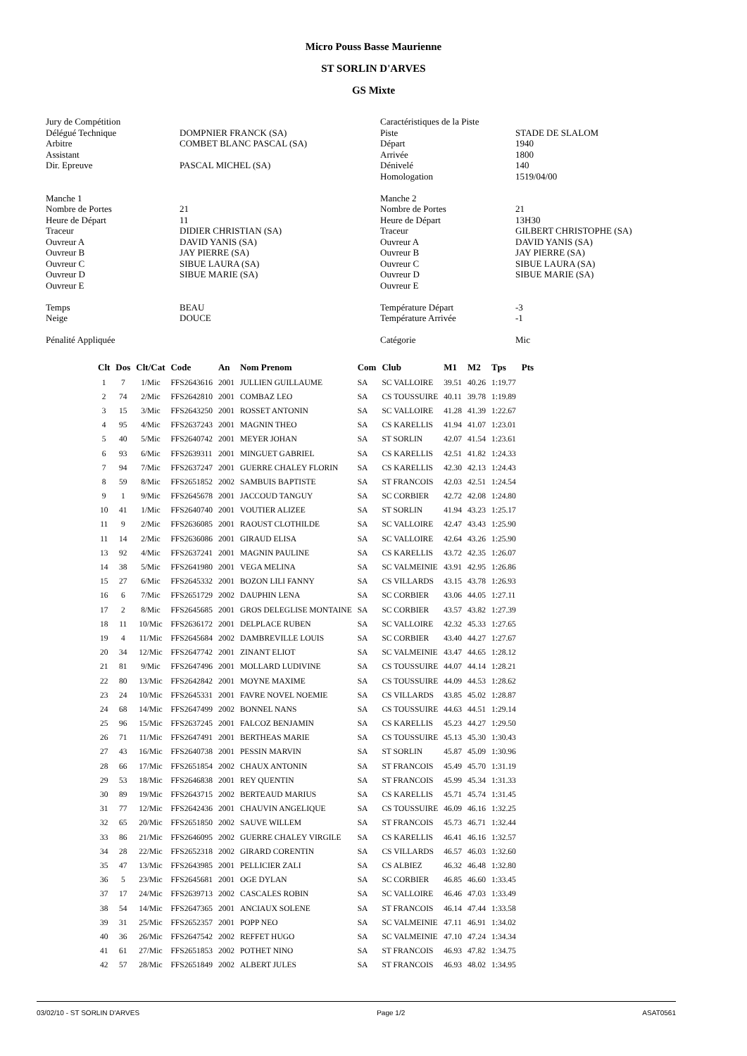Micro Pouss Basse Maurienne
ST SORLIN D'ARVES
GS Mixte
Jury de Compétition Délégué Technique Arbitre Assistant Dir. Epreuve Manche 1 Nombre de Portes Heure de Départ Traceur Ouvreur A Ouvreur B Ouvreur C Ouvreur D Ouvreur E Temps Neige Pénalité Appliquée
DOMPNIER FRANCK (SA) COMBET BLANC PASCAL (SA) PASCAL MICHEL (SA) 21 11 DIDIER CHRISTIAN (SA) DAVID YANIS (SA) JAY PIERRE (SA) SIBUE LAURA (SA) SIBUE MARIE (SA) BEAU DOUCE
Caractéristiques de la Piste Piste Départ Arrivée Dénivelé Homologation Manche 2 Nombre de Portes Heure de Départ Traceur Ouvreur A Ouvreur B Ouvreur C Ouvreur D Ouvreur E Température Départ Température Arrivée Catégorie
STADE DE SLALOM 1940 1800 140 1519/04/00 21 13H30 GILBERT CHRISTOPHE (SA) DAVID YANIS (SA) JAY PIERRE (SA) SIBUE LAURA (SA) SIBUE MARIE (SA) -3 -1 Mic
| Clt | Dos | Clt/Cat | Code | An | Nom Prenom | Com | Club | M1 | M2 | Tps | Pts |
| --- | --- | --- | --- | --- | --- | --- | --- | --- | --- | --- | --- |
| 1 | 7 | 1/Mic | FFS2643616 | 2001 | JULLIEN GUILLAUME | SA | SC VALLOIRE | 39.51 | 40.26 | 1:19.77 | |
| 2 | 74 | 2/Mic | FFS2642810 | 2001 | COMBAZ LEO | SA | CS TOUSSUIRE | 40.11 | 39.78 | 1:19.89 | |
| 3 | 15 | 3/Mic | FFS2643250 | 2001 | ROSSET ANTONIN | SA | SC VALLOIRE | 41.28 | 41.39 | 1:22.67 | |
| 4 | 95 | 4/Mic | FFS2637243 | 2001 | MAGNIN THEO | SA | CS KARELLIS | 41.94 | 41.07 | 1:23.01 | |
| 5 | 40 | 5/Mic | FFS2640742 | 2001 | MEYER JOHAN | SA | ST SORLIN | 42.07 | 41.54 | 1:23.61 | |
| 6 | 93 | 6/Mic | FFS2639311 | 2001 | MINGUET GABRIEL | SA | CS KARELLIS | 42.51 | 41.82 | 1:24.33 | |
| 7 | 94 | 7/Mic | FFS2637247 | 2001 | GUERRE CHALEY FLORIN | SA | CS KARELLIS | 42.30 | 42.13 | 1:24.43 | |
| 8 | 59 | 8/Mic | FFS2651852 | 2002 | SAMBUIS BAPTISTE | SA | ST FRANCOIS | 42.03 | 42.51 | 1:24.54 | |
| 9 | 1 | 9/Mic | FFS2645678 | 2001 | JACCOUD TANGUY | SA | SC CORBIER | 42.72 | 42.08 | 1:24.80 | |
| 10 | 41 | 1/Mic | FFS2640740 | 2001 | VOUTIER ALIZEE | SA | ST SORLIN | 41.94 | 43.23 | 1:25.17 | |
| 11 | 9 | 2/Mic | FFS2636085 | 2001 | RAOUST CLOTHILDE | SA | SC VALLOIRE | 42.47 | 43.43 | 1:25.90 | |
| 11 | 14 | 2/Mic | FFS2636086 | 2001 | GIRAUD ELISA | SA | SC VALLOIRE | 42.64 | 43.26 | 1:25.90 | |
| 13 | 92 | 4/Mic | FFS2637241 | 2001 | MAGNIN PAULINE | SA | CS KARELLIS | 43.72 | 42.35 | 1:26.07 | |
| 14 | 38 | 5/Mic | FFS2641980 | 2001 | VEGA MELINA | SA | SC VALMEINIE | 43.91 | 42.95 | 1:26.86 | |
| 15 | 27 | 6/Mic | FFS2645332 | 2001 | BOZON LILI FANNY | SA | CS VILLARDS | 43.15 | 43.78 | 1:26.93 | |
| 16 | 6 | 7/Mic | FFS2651729 | 2002 | DAUPHIN LENA | SA | SC CORBIER | 43.06 | 44.05 | 1:27.11 | |
| 17 | 2 | 8/Mic | FFS2645685 | 2001 | GROS DELEGLISE MONTAINE | SA | SC CORBIER | 43.57 | 43.82 | 1:27.39 | |
| 18 | 11 | 10/Mic | FFS2636172 | 2001 | DELPLACE RUBEN | SA | SC VALLOIRE | 42.32 | 45.33 | 1:27.65 | |
| 19 | 4 | 11/Mic | FFS2645684 | 2002 | DAMBREVILLE LOUIS | SA | SC CORBIER | 43.40 | 44.27 | 1:27.67 | |
| 20 | 34 | 12/Mic | FFS2647742 | 2001 | ZINANT ELIOT | SA | SC VALMEINIE | 43.47 | 44.65 | 1:28.12 | |
| 21 | 81 | 9/Mic | FFS2647496 | 2001 | MOLLARD LUDIVINE | SA | CS TOUSSUIRE | 44.07 | 44.14 | 1:28.21 | |
| 22 | 80 | 13/Mic | FFS2642842 | 2001 | MOYNE MAXIME | SA | CS TOUSSUIRE | 44.09 | 44.53 | 1:28.62 | |
| 23 | 24 | 10/Mic | FFS2645331 | 2001 | FAVRE NOVEL NOEMIE | SA | CS VILLARDS | 43.85 | 45.02 | 1:28.87 | |
| 24 | 68 | 14/Mic | FFS2647499 | 2002 | BONNEL NANS | SA | CS TOUSSUIRE | 44.63 | 44.51 | 1:29.14 | |
| 25 | 96 | 15/Mic | FFS2637245 | 2001 | FALCOZ BENJAMIN | SA | CS KARELLIS | 45.23 | 44.27 | 1:29.50 | |
| 26 | 71 | 11/Mic | FFS2647491 | 2001 | BERTHEAS MARIE | SA | CS TOUSSUIRE | 45.13 | 45.30 | 1:30.43 | |
| 27 | 43 | 16/Mic | FFS2640738 | 2001 | PESSIN MARVIN | SA | ST SORLIN | 45.87 | 45.09 | 1:30.96 | |
| 28 | 66 | 17/Mic | FFS2651854 | 2002 | CHAUX ANTONIN | SA | ST FRANCOIS | 45.49 | 45.70 | 1:31.19 | |
| 29 | 53 | 18/Mic | FFS2646838 | 2001 | REY QUENTIN | SA | ST FRANCOIS | 45.99 | 45.34 | 1:31.33 | |
| 30 | 89 | 19/Mic | FFS2643715 | 2002 | BERTEAUD MARIUS | SA | CS KARELLIS | 45.71 | 45.74 | 1:31.45 | |
| 31 | 77 | 12/Mic | FFS2642436 | 2001 | CHAUVIN ANGELIQUE | SA | CS TOUSSUIRE | 46.09 | 46.16 | 1:32.25 | |
| 32 | 65 | 20/Mic | FFS2651850 | 2002 | SAUVE WILLEM | SA | ST FRANCOIS | 45.73 | 46.71 | 1:32.44 | |
| 33 | 86 | 21/Mic | FFS2646095 | 2002 | GUERRE CHALEY VIRGILE | SA | CS KARELLIS | 46.41 | 46.16 | 1:32.57 | |
| 34 | 28 | 22/Mic | FFS2652318 | 2002 | GIRARD CORENTIN | SA | CS VILLARDS | 46.57 | 46.03 | 1:32.60 | |
| 35 | 47 | 13/Mic | FFS2643985 | 2001 | PELLICIER ZALI | SA | CS ALBIEZ | 46.32 | 46.48 | 1:32.80 | |
| 36 | 5 | 23/Mic | FFS2645681 | 2001 | OGE DYLAN | SA | SC CORBIER | 46.85 | 46.60 | 1:33.45 | |
| 37 | 17 | 24/Mic | FFS2639713 | 2002 | CASCALES ROBIN | SA | SC VALLOIRE | 46.46 | 47.03 | 1:33.49 | |
| 38 | 54 | 14/Mic | FFS2647365 | 2001 | ANCIAUX SOLENE | SA | ST FRANCOIS | 46.14 | 47.44 | 1:33.58 | |
| 39 | 31 | 25/Mic | FFS2652357 | 2001 | POPP NEO | SA | SC VALMEINIE | 47.11 | 46.91 | 1:34.02 | |
| 40 | 36 | 26/Mic | FFS2647542 | 2002 | REFFET HUGO | SA | SC VALMEINIE | 47.10 | 47.24 | 1:34.34 | |
| 41 | 61 | 27/Mic | FFS2651853 | 2002 | POTHET NINO | SA | ST FRANCOIS | 46.93 | 47.82 | 1:34.75 | |
| 42 | 57 | 28/Mic | FFS2651849 | 2002 | ALBERT JULES | SA | ST FRANCOIS | 46.93 | 48.02 | 1:34.95 | |
03/02/10 - ST SORLIN D'ARVES Page 1/2 ASAT0561